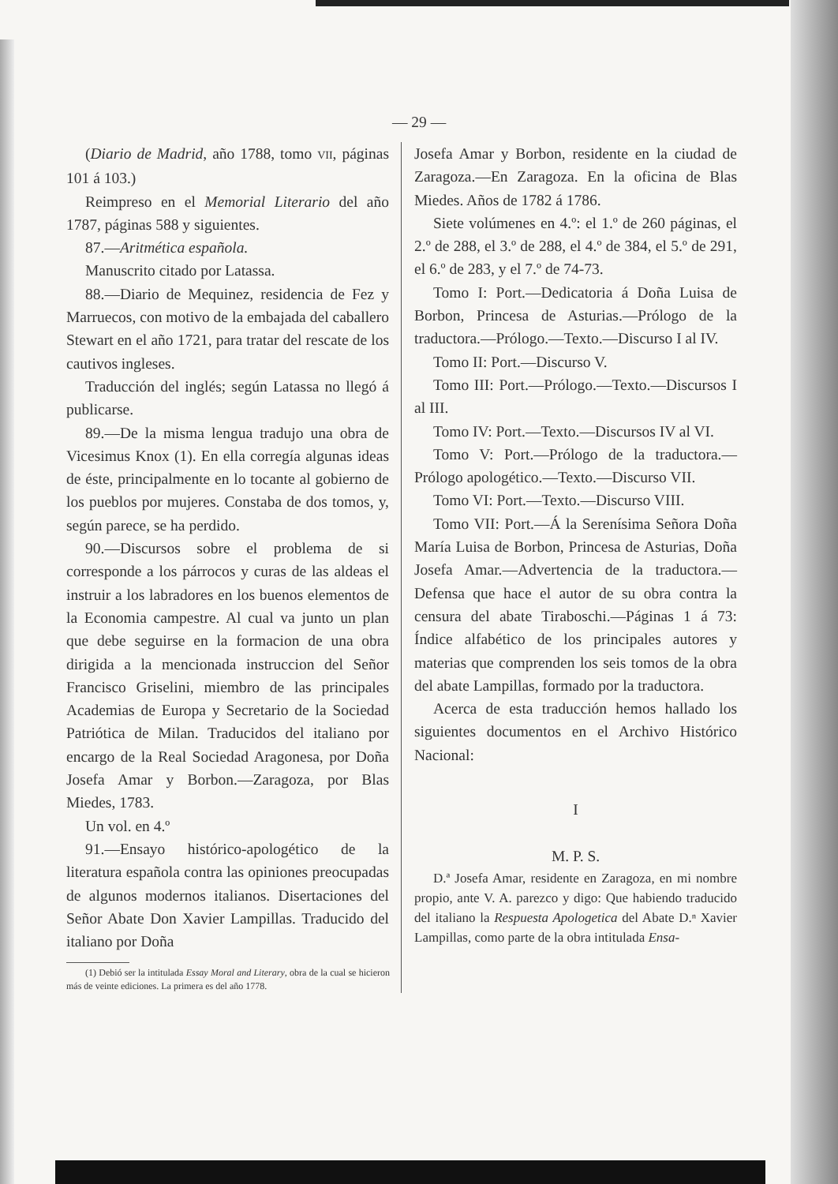— 29 —
(Diario de Madrid, año 1788, tomo VII, páginas 101 á 103.)
Reimpreso en el Memorial Literario del año 1787, páginas 588 y siguientes.
87.—Aritmética española.
Manuscrito citado por Latassa.
88.—Diario de Mequinez, residencia de Fez y Marruecos, con motivo de la embajada del caballero Stewart en el año 1721, para tratar del rescate de los cautivos ingleses.
Traducción del inglés; según Latassa no llegó á publicarse.
89.—De la misma lengua tradujo una obra de Vicesimus Knox (1). En ella corregía algunas ideas de éste, principalmente en lo tocante al gobierno de los pueblos por mujeres. Constaba de dos tomos, y, según parece, se ha perdido.
90.—Discursos sobre el problema de si corresponde a los párrocos y curas de las aldeas el instruir a los labradores en los buenos elementos de la Economia campestre. Al cual va junto un plan que debe seguirse en la formacion de una obra dirigida a la mencionada instruccion del Señor Francisco Griselini, miembro de las principales Academias de Europa y Secretario de la Sociedad Patriótica de Milan. Traducidos del italiano por encargo de la Real Sociedad Aragonesa, por Doña Josefa Amar y Borbon.—Zaragoza, por Blas Miedes, 1783.
Un vol. en 4.º
91.—Ensayo histórico-apologético de la literatura española contra las opiniones preocupadas de algunos modernos italianos. Disertaciones del Señor Abate Don Xavier Lampillas. Traducido del italiano por Doña
(1) Debió ser la intitulada Essay Moral and Literary, obra de la cual se hicieron más de veinte ediciones. La primera es del año 1778.
Josefa Amar y Borbon, residente en la ciudad de Zaragoza.—En Zaragoza. En la oficina de Blas Miedes. Años de 1782 á 1786.
Siete volúmenes en 4.º: el 1.º de 260 páginas, el 2.º de 288, el 3.º de 288, el 4.º de 384, el 5.º de 291, el 6.º de 283, y el 7.º de 74-73.
Tomo I: Port.—Dedicatoria á Doña Luisa de Borbon, Princesa de Asturias.—Prólogo de la traductora.—Prólogo.—Texto.—Discurso I al IV.
Tomo II: Port.—Discurso V.
Tomo III: Port.—Prólogo.—Texto.—Discursos I al III.
Tomo IV: Port.—Texto.—Discursos IV al VI.
Tomo V: Port.—Prólogo de la traductora.—Prólogo apologético.—Texto.—Discurso VII.
Tomo VI: Port.—Texto.—Discurso VIII.
Tomo VII: Port.—Á la Serenísima Señora Doña María Luisa de Borbon, Princesa de Asturias, Doña Josefa Amar.—Advertencia de la traductora.—Defensa que hace el autor de su obra contra la censura del abate Tiraboschi.—Páginas 1 á 73: Índice alfabético de los principales autores y materias que comprenden los seis tomos de la obra del abate Lampillas, formado por la traductora.
Acerca de esta traducción hemos hallado los siguientes documentos en el Archivo Histórico Nacional:
I
M. P. S.
D.ª Josefa Amar, residente en Zaragoza, en mi nombre propio, ante V. A. parezco y digo: Que habiendo traducido del italiano la Respuesta Apologetica del Abate D.ⁿ Xavier Lampillas, como parte de la obra intitulada Ensa-